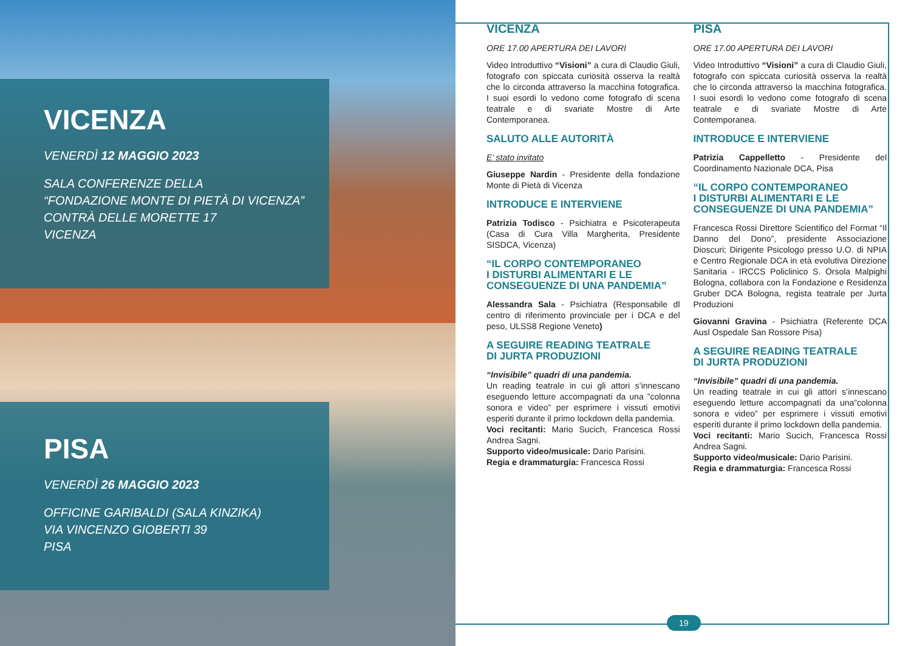VICENZA
VENERDÌ 12 MAGGIO 2023
SALA CONFERENZE DELLA
“FONDAZIONE MONTE DI PIETÀ DI VICENZA”
CONTRÀ DELLE MORETTE 17
VICENZA
PISA
VENERDÌ 26 MAGGIO 2023
OFFICINE GARIBALDI (SALA KINZIKA)
VIA VINCENZO GIOBERTI 39
PISA
VICENZA
ORE 17.00 APERTURA DEI LAVORI
Video Introduttivo “Visioni” a cura di Claudio Giuli, fotografo con spiccata curiosità osserva la realtà che lo circonda attraverso la macchina fotografica. I suoi esordi lo vedono come fotografo di scena teatrale e di svariate Mostre di Arte Contemporanea.
SALUTO ALLE AUTORITÀ
E’ stato invitato
Giuseppe Nardin - Presidente della fondazione Monte di Pietà di Vicenza
INTRODUCE E INTERVIENE
Patrizia Todisco - Psichiatra e Psicoterapeuta (Casa di Cura Villa Margherita, Presidente SISDCA, Vicenza)
“IL CORPO CONTEMPORANEO
I DISTURBI ALIMENTARI E LE
CONSEGUENZE DI UNA PANDEMIA”
Alessandra Sala - Psichiatra (Responsabile dl centro di riferimento provinciale per i DCA e del peso, ULSS8 Regione Veneto)
A SEGUIRE READING TEATRALE
DI JURTA PRODUZIONI
“Invisibile” quadri di una pandemia.
Un reading teatrale in cui gli attori s’innescano eseguendo letture accompagnati da una ”colonna sonora e video” per esprimere i vissuti emotivi esperiti durante il primo lockdown della pandemia.
Voci recitanti: Mario Sucich, Francesca Rossi Andrea Sagni.
Supporto video/musicale: Dario Parisini.
Regia e drammaturgia: Francesca Rossi
PISA
ORE 17.00 APERTURA DEI LAVORI
Video Introduttivo “Visioni” a cura di Claudio Giuli, fotografo con spiccata curiosità osserva la realtà che lo circonda attraverso la macchina fotografica. I suoi esordi lo vedono come fotografo di scena teatrale e di svariate Mostre di Arte Contemporanea.
INTRODUCE E INTERVIENE
Patrizia Cappelletto - Presidente del Coordinamento Nazionale DCA, Pisa
“IL CORPO CONTEMPORANEO
I DISTURBI ALIMENTARI E LE
CONSEGUENZE DI UNA PANDEMIA”
Francesca Rossi Direttore Scientifico del Format “Il Danno del Dono”, presidente Associazione Dioscuri; Dirigente Psicologo presso U.O. di NPIA e Centro Regionale DCA in età evolutiva Direzione Sanitaria - IRCCS Policlinico S. Orsola Malpighi Bologna, collabora con la Fondazione e Residenza Gruber DCA Bologna, regista teatrale per Jurta Produzioni
Giovanni Gravina - Psichiatra (Referente DCA Ausl Ospedale San Rossore Pisa)
A SEGUIRE READING TEATRALE
DI JURTA PRODUZIONI
“Invisibile” quadri di una pandemia.
Un reading teatrale in cui gli attori s’innescano eseguendo letture accompagnati da una”colonna sonora e video” per esprimere i vissuti emotivi esperiti durante il primo lockdown della pandemia.
Voci recitanti: Mario Sucich, Francesca Rossi Andrea Sagni.
Supporto video/musicale: Dario Parisini.
Regia e drammaturgia: Francesca Rossi
19